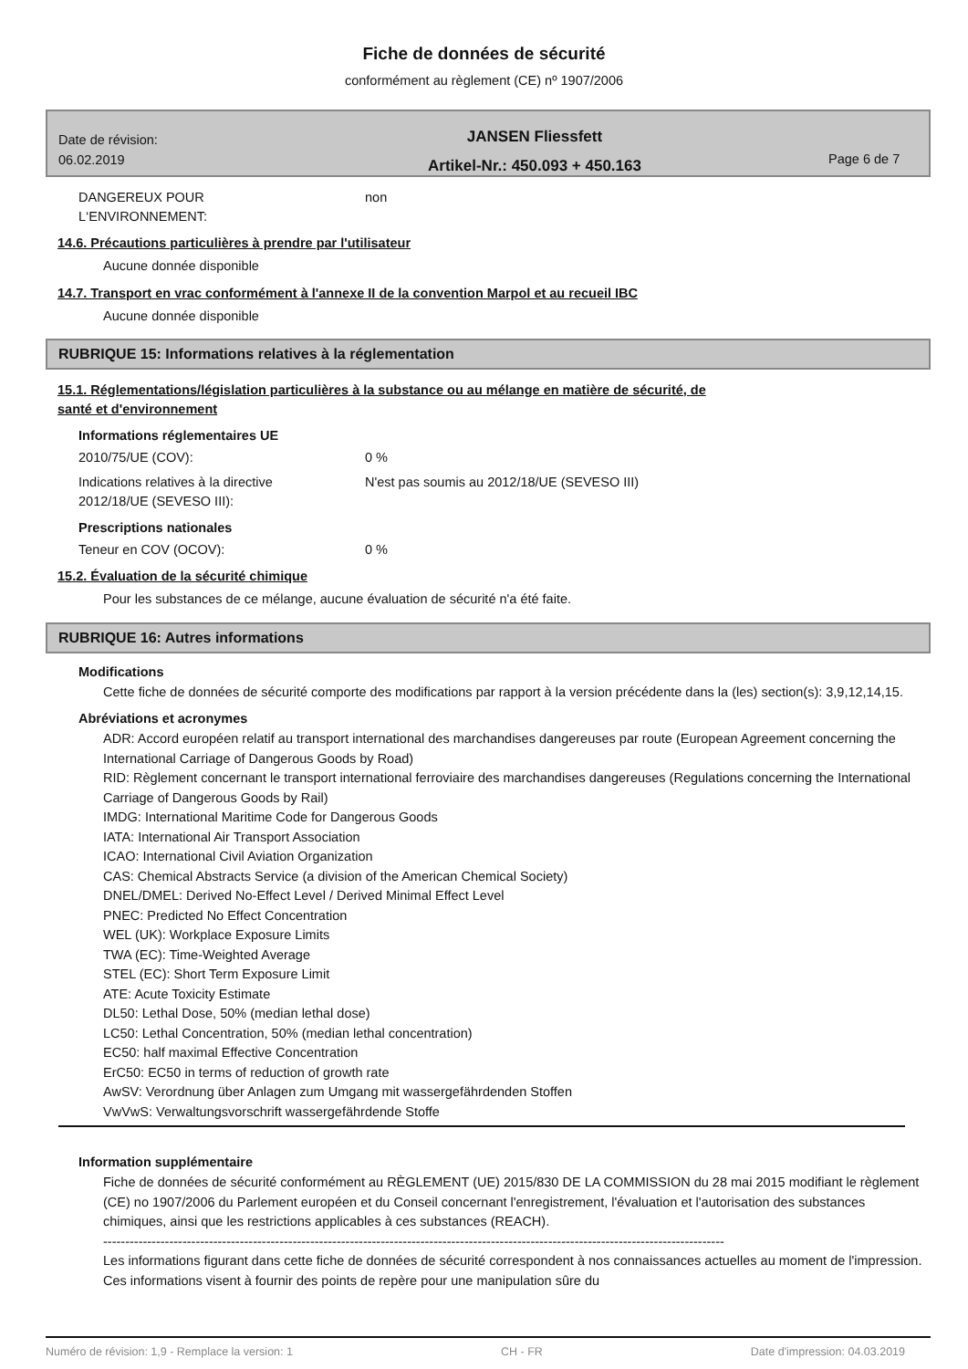Fiche de données de sécurité
conformément au règlement (CE) nº 1907/2006
Date de révision:
06.02.2019
JANSEN Fliessfett
Artikel-Nr.: 450.093 + 450.163
Page 6 de 7
DANGEREUX POUR
L‘ENVIRONNEMENT:
non
14.6. Précautions particulières à prendre par l'utilisateur
Aucune donnée disponible
14.7. Transport en vrac conformément à l'annexe II de la convention Marpol et au recueil IBC
Aucune donnée disponible
RUBRIQUE 15: Informations relatives à la réglementation
15.1. Réglementations/législation particulières à la substance ou au mélange en matière de sécurité, de
santé et d'environnement
Informations réglementaires UE
2010/75/UE (COV): 0 %
Indications relatives à la directive
2012/18/UE (SEVESO III):
N'est pas soumis au 2012/18/UE (SEVESO III)
Prescriptions nationales
Teneur en COV (OCOV): 0 %
15.2. Évaluation de la sécurité chimique
Pour les substances de ce mélange, aucune évaluation de sécurité n'a été faite.
RUBRIQUE 16: Autres informations
Modifications
Cette fiche de données de sécurité comporte des modifications par rapport à la version précédente dans la (les) section(s): 3,9,12,14,15.
Abréviations et acronymes
ADR: Accord européen relatif au transport international des marchandises dangereuses par route (European Agreement concerning the International Carriage of Dangerous Goods by Road)
RID: Règlement concernant le transport international ferroviaire des marchandises dangereuses (Regulations concerning the International Carriage of Dangerous Goods by Rail)
IMDG: International Maritime Code for Dangerous Goods
IATA: International Air Transport Association
ICAO: International Civil Aviation Organization
CAS: Chemical Abstracts Service (a division of the American Chemical Society)
DNEL/DMEL: Derived No-Effect Level / Derived Minimal Effect Level
PNEC: Predicted No Effect Concentration
WEL (UK): Workplace Exposure Limits
TWA (EC): Time-Weighted Average
STEL (EC): Short Term Exposure Limit
ATE: Acute Toxicity Estimate
DL50: Lethal Dose, 50% (median lethal dose)
LC50: Lethal Concentration, 50% (median lethal concentration)
EC50: half maximal Effective Concentration
ErC50: EC50 in terms of reduction of growth rate
AwSV: Verordnung über Anlagen zum Umgang mit wassergefährdenden Stoffen
VwVwS: Verwaltungsvorschrift wassergefährdende Stoffe
Information supplémentaire
Fiche de données de sécurité conformément au RÈGLEMENT (UE) 2015/830 DE LA COMMISSION du 28 mai 2015 modifiant le règlement (CE) no 1907/2006 du Parlement européen et du Conseil concernant l'enregistrement, l'évaluation et l'autorisation des substances chimiques, ainsi que les restrictions applicables à ces substances (REACH).
---------------------------------------------------------------------------------------------------------------------------------------------
Les informations figurant dans cette fiche de données de sécurité correspondent à nos connaissances actuelles au moment de l'impression. Ces informations visent à fournir des points de repère pour une manipulation sûre du
Numéro de révision: 1,9 - Remplace la version: 1 CH - FR Date d'impression: 04.03.2019